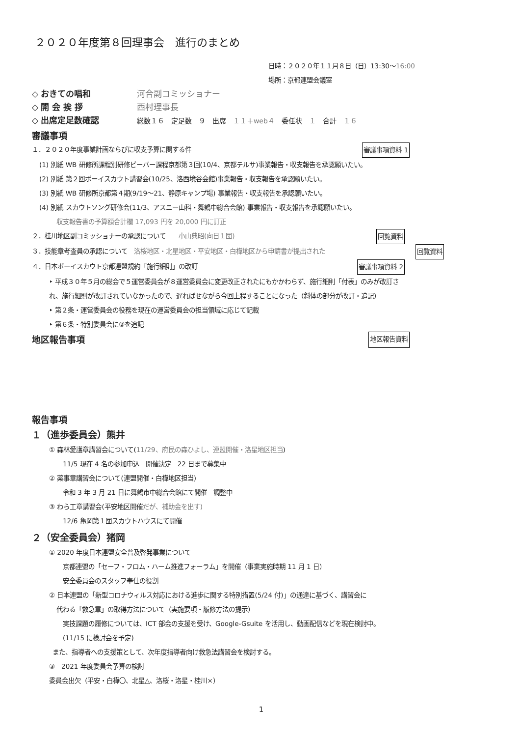２０２０年度第８回理事会　進行のまとめ
日時：２０２０年１１月８日（日）13:30〜16:00
場所：京都連盟会議室
◇ おきての唱和 河合副コミッショナー
◇ 開 会 挨 拶 西村理事長
◇ 出席定足数確認 総数１６　定足数　９　出席　１１＋web４　委任状　１　合計　１６
審議事項
１．２０２０年度事業計画ならびに収支予算に関する件 審議事項資料 1
(1) 別紙 WB 研修所課程別研修ビーバー課程京都第３回(10/4、京都テルサ)事業報告・収支報告を承認願いたい。
(2) 別紙 第２回ボーイスカウト講習会(10/25、洛西境谷会館)事業報告・収支報告を承認願いたい。
(3) 別紙 WB 研修所京都第４期(9/19〜21、静原キャンプ場) 事業報告・収支報告を承認願いたい。
(4) 別紙 スカウトソング研修会(11/3、アスニー山科・舞鶴中総合会館) 事業報告・収支報告を承認願いたい。
収支報告書の予算額合計欄 17,093 円を 20,000 円に訂正
２．桂川地区副コミッショナーの承認について　　小山典昭(向日１団) 回覧資料
３．技能章考査員の承認について　洛桜地区・北星地区・平安地区・白樺地区から申請書が提出された 回覧資料
４．日本ボーイスカウト京都連盟規約「施行細則」の改訂 審議事項資料 2
‣ 平成３０年５月の総会で５運営委員会が８運営委員会に変更改正されたにもかかわらず、施行細則「付表」のみが改訂さ
れ、施行細則が改訂されていなかったので、遅ればせながら今回上程することになった（斜体の部分が改訂・追記）
‣ 第２条・運営委員会の役務を現在の運営委員会の担当領域に応じて記載
‣ 第６条・特別委員会に②を追記
地区報告事項
地区報告資料
報告事項
１（進歩委員会）熊井
① 森林愛護章講習会について(11/29、府民の森ひよし、連盟開催・洛星地区担当)
11/5 現在 4 名の参加申込　開催決定　22 日まで募集中
② 薬事章講習会について(連盟開催・白樺地区担当)
令和 3 年 3 月 21 日に舞鶴市中総合会館にて開催　調整中
③ わら工章講習会(平安地区開催だが、補助金を出す)
12/6 亀岡第１団スカウトハウスにて開催
２（安全委員会）猪岡
① 2020 年度日本連盟安全普及啓発事業について
京都連盟の「セーフ・フロム・ハーム推進フォーラム」を開催（事業実施時期 11 月 1 日）
安全委員会のスタッフ奉仕の役割
② 日本連盟の「新型コロナウィルス対応における進歩に関する特別措置(5/24 付)」の通達に基づく、講習会に
代わる「救急章」の取得方法について（実施要項・履修方法の提示）
実技課題の履修については、ICT 部会の支援を受け、Google-Gsuite を活用し、動画配信などを現在検討中。
(11/15 に検討会を予定)
また、指導者への支援策として、次年度指導者向け救急法講習会を検討する。
③　2021 年度委員会予算の検討
委員会出欠（平安・白樺〇、北星△、洛桜・洛星・桂川×）
1